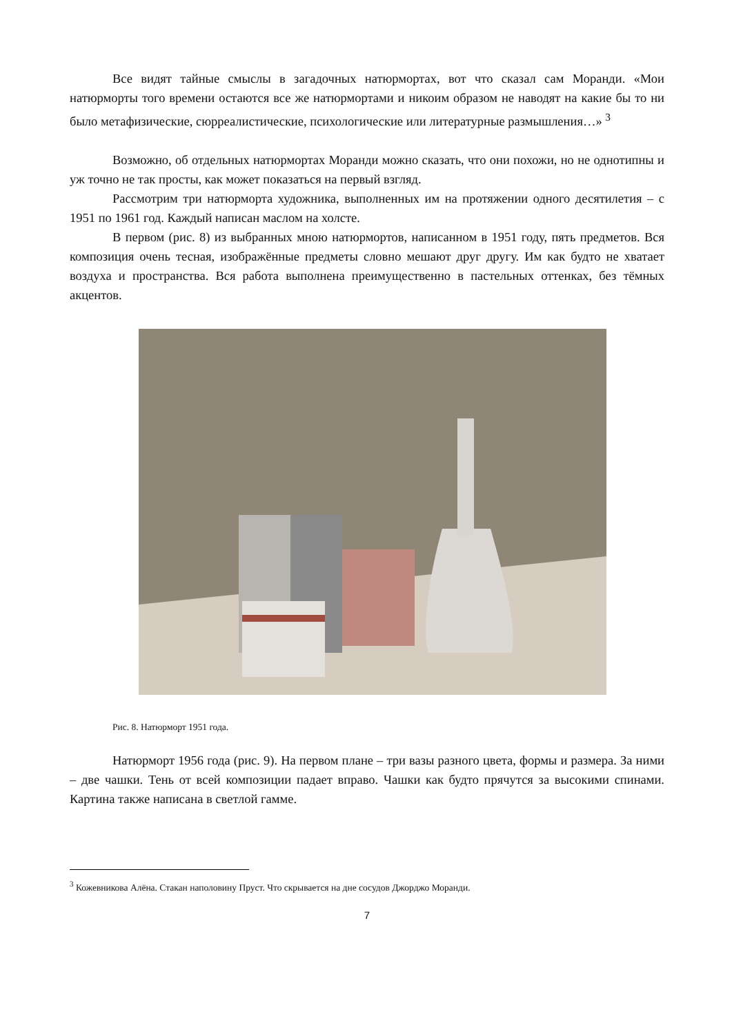Все видят тайные смыслы в загадочных натюрмортах, вот что сказал сам Моранди. «Мои натюрморты того времени остаются все же натюрмортами и никоим образом не наводят на какие бы то ни было метафизические, сюрреалистические, психологические или литературные размышления…» <sup>3</sup>
Возможно, об отдельных натюрмортах Моранди можно сказать, что они похожи, но не однотипны и уж точно не так просты, как может показаться на первый взгляд.
Рассмотрим три натюрморта художника, выполненных им на протяжении одного десятилетия – с 1951 по 1961 год. Каждый написан маслом на холсте.
В первом (рис. 8) из выбранных мною натюрмортов, написанном в 1951 году, пять предметов. Вся композиция очень тесная, изображённые предметы словно мешают друг другу. Им как будто не хватает воздуха и пространства. Вся работа выполнена преимущественно в пастельных оттенках, без тёмных акцентов.
Рис. 8. Натюрморт 1951 года.
Натюрморт 1956 года (рис. 9). На первом плане – три вазы разного цвета, формы и размера. За ними – две чашки. Тень от всей композиции падает вправо. Чашки как будто прячутся за высокими спинами. Картина также написана в светлой гамме.
<sup>3</sup> Кожевникова Алёна. Стакан наполовину Пруст. Что скрывается на дне сосудов Джорджо Моранди.
7